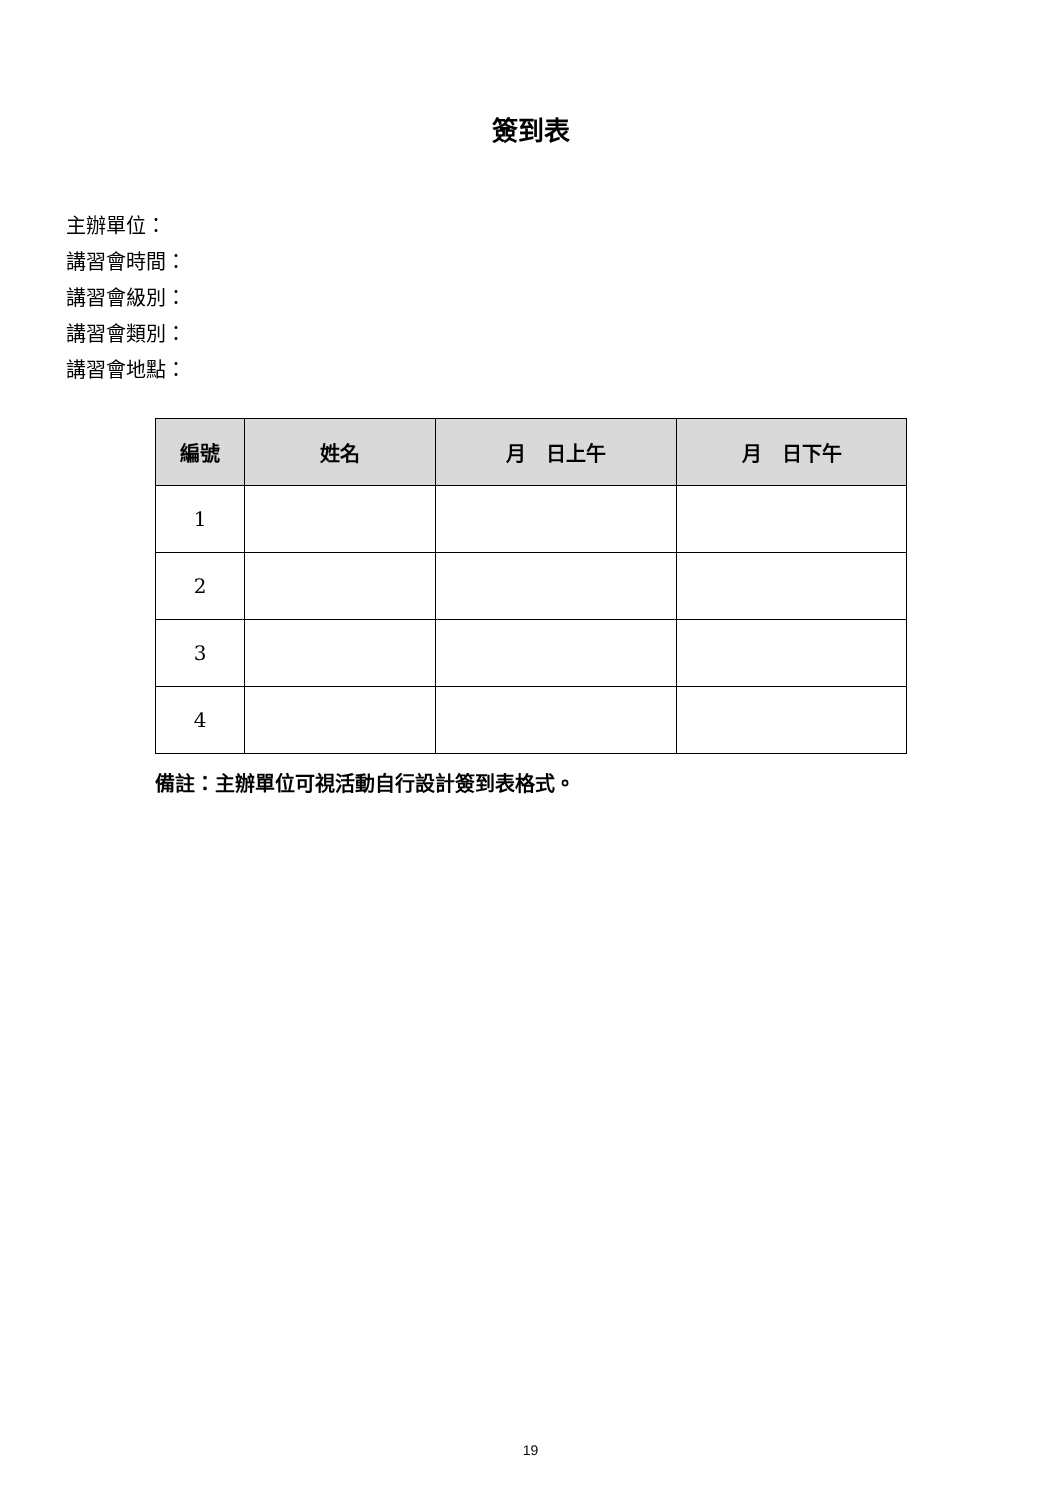簽到表
主辦單位：
講習會時間：
講習會級別：
講習會類別：
講習會地點：
| 編號 | 姓名 | 月 日上午 | 月 日下午 |
| --- | --- | --- | --- |
| 1 | | | |
| 2 | | | |
| 3 | | | |
| 4 | | | |
備註：主辦單位可視活動自行設計簽到表格式。
19